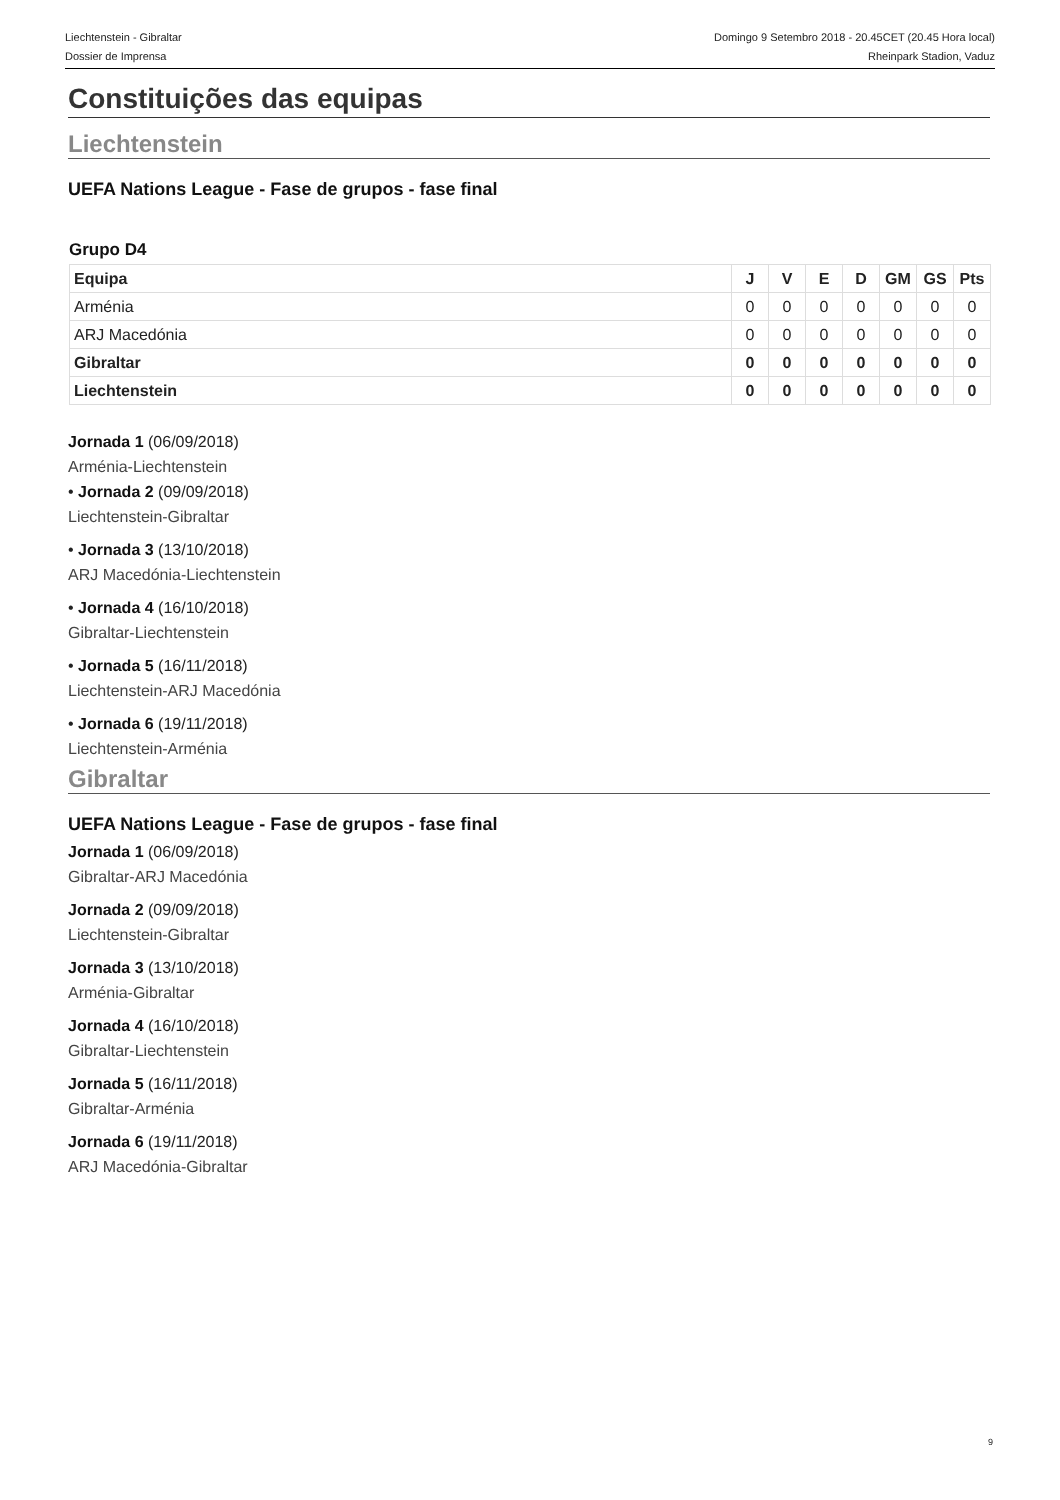Liechtenstein - Gibraltar
Dossier de Imprensa
Domingo 9 Setembro 2018 - 20.45CET (20.45 Hora local)
Rheinpark Stadion, Vaduz
Constituições das equipas
Liechtenstein
UEFA Nations League - Fase de grupos - fase final
Grupo D4
| Equipa | J | V | E | D | GM | GS | Pts |
| --- | --- | --- | --- | --- | --- | --- | --- |
| Arménia | 0 | 0 | 0 | 0 | 0 | 0 | 0 |
| ARJ Macedónia | 0 | 0 | 0 | 0 | 0 | 0 | 0 |
| Gibraltar | 0 | 0 | 0 | 0 | 0 | 0 | 0 |
| Liechtenstein | 0 | 0 | 0 | 0 | 0 | 0 | 0 |
Jornada 1 (06/09/2018)
Arménia-Liechtenstein
• Jornada 2 (09/09/2018)
Liechtenstein-Gibraltar
• Jornada 3 (13/10/2018)
ARJ Macedónia-Liechtenstein
• Jornada 4 (16/10/2018)
Gibraltar-Liechtenstein
• Jornada 5 (16/11/2018)
Liechtenstein-ARJ Macedónia
• Jornada 6 (19/11/2018)
Liechtenstein-Arménia
Gibraltar
UEFA Nations League - Fase de grupos - fase final
Jornada 1 (06/09/2018)
Gibraltar-ARJ Macedónia
Jornada 2 (09/09/2018)
Liechtenstein-Gibraltar
Jornada 3 (13/10/2018)
Arménia-Gibraltar
Jornada 4 (16/10/2018)
Gibraltar-Liechtenstein
Jornada 5 (16/11/2018)
Gibraltar-Arménia
Jornada 6 (19/11/2018)
ARJ Macedónia-Gibraltar
9